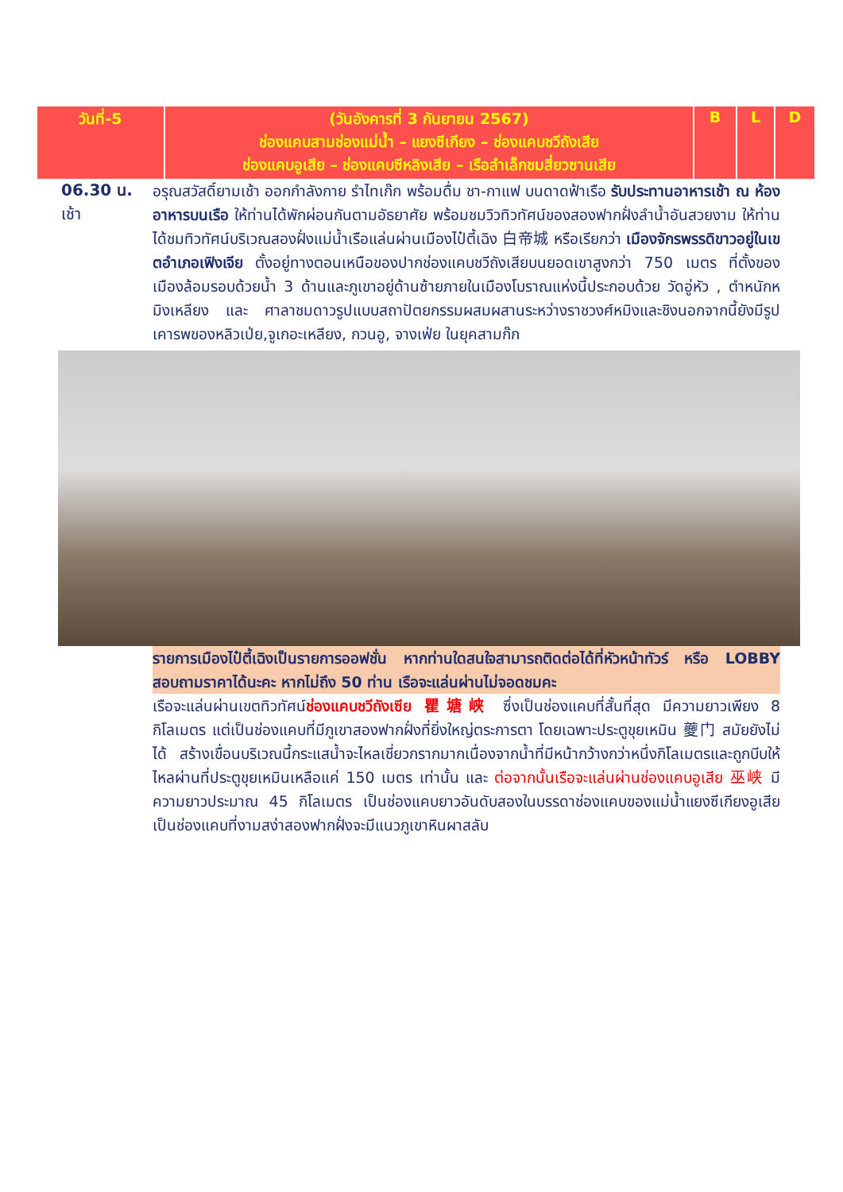| วันที่-5 | (วันอังคารที่ 3 กันยายน 2567) ช่องแคบสามช่องแม่น้ำ – แยงซีเกียง – ช่องแคบชวีถังเสีย ช่องแคบอูเสีย – ช่องแคบซีหลิงเสีย – เรือลำเล็กชมสี่ยวซานเสีย | B | L | D |
06.30 น.
เช้า
อรุณสวัสดิ์ยามเช้า ออกกำลังกาย รำไทเก๊ก พร้อมดื่ม ชา-กาแฟ บนดาดฟ้าเรือ รับประทานอาหารเช้า ณ ห้องอาหารบนเรือ ให้ท่านได้พักผ่อนกันตามอัธยาศัย พร้อมชมวิวทิวทัศน์ของสองฟากฝั่งลำน้ำอันสวยงาม ให้ท่านได้ชมทิวทัศน์บริเวณสองฝั่งแม่น้ำเรือแล่นผ่านเมืองไป๋ตี้เฉิง 白帝城 หรือเรียกว่า เมืองจักรพรรดิขาวอยู่ในเขตอำเภอเฟิงเจีย ตั้งอยู่ทางตอนเหนือของปากช่องแคบชวีถังเสียบนยอดเขาสูงกว่า 750 เมตร ที่ตั้งของเมืองล้อมรอบด้วยน้ำ 3 ด้านและภูเขาอยู่ด้านซ้ายภายในเมืองโบราณแห่งนี้ประกอบด้วย วัดอู่หัว , ตำหนักหมิงเหลียง และ ศาลาชมดาวรูปแบบสถาปัตยกรรมผสมผสานระหว่างราชวงศ์หมิงและชิงนอกจากนี้ยังมีรูปเคารพของหลิวเป่ย,จูเกอะเหลียง, กวนอู, จางเฟ่ย ในยุคสามก๊ก
รายการเมืองไป๋ตี้เฉิงเป็นรายการออฟชั่น หากท่านใดสนใจสามารถติดต่อได้ที่หัวหน้าทัวร์ หรือ LOBBY สอบถามราคาได้นะคะ หากไม่ถึง 50 ท่าน เรือจะแล่นผ่านไม่จอดชมคะ
เรือจะแล่นผ่านเขตทิวทัศน์ช่องแคบชวีถังเซีย 瞿塘峡 ซึ่งเป็นช่องแคบที่สั้นที่สุด มีความยาวเพียง 8 กิโลเมตร แต่เป็นช่องแคบที่มีภูเขาสองฟากฝั่งที่ยิ่งใหญ่ตระการตา โดยเฉพาะประตูขุยเหมิน 夔门 สมัยยังไม่ได้ สร้างเขื่อนบริเวณนี้กระแสน้ำจะไหลเชี่ยวกรากมากเนื่องจากน้ำที่มีหน้ากว้างกว่าหนึ่งกิโลเมตรและถูกบีบให้ไหลผ่านที่ประตูขุยเหมินเหลือแค่ 150 เมตร เท่านั้น และ ต่อจากนั้นเรือจะแล่นผ่านช่องแคบอูเสีย 巫峡 มีความยาวประมาณ 45 กิโลเมตร เป็นช่องแคบยาวอันดับสองในบรรดาช่องแคบของแม่น้ำแยงซีเกียงอูเสียเป็นช่องแคบที่งามสง่าสองฟากฝั่งจะมีแนวภูเขาหินผาสลับ